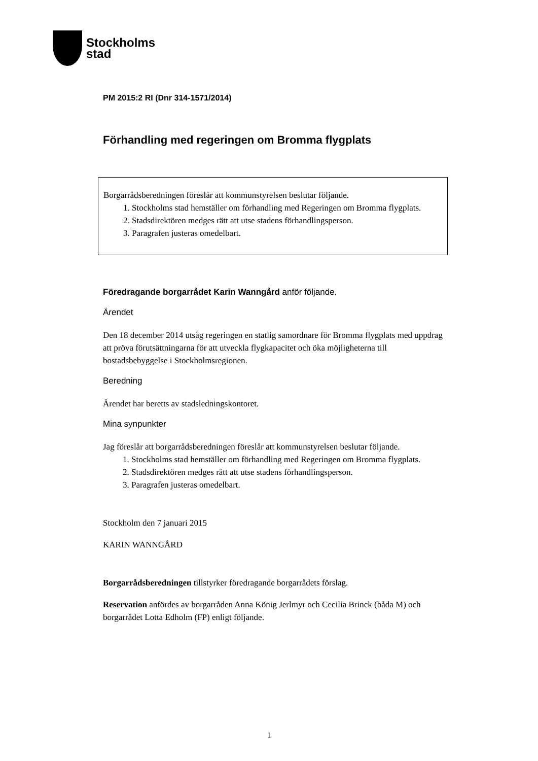Stockholms
stad
PM 2015:2 RI (Dnr 314-1571/2014)
Förhandling med regeringen om Bromma flygplats
Borgarrådsberedningen föreslår att kommunstyrelsen beslutar följande.
1. Stockholms stad hemställer om förhandling med Regeringen om Bromma flygplats.
2. Stadsdirektören medges rätt att utse stadens förhandlingsperson.
3. Paragrafen justeras omedelbart.
Föredragande borgarrådet Karin Wanngård anför följande.
Ärendet
Den 18 december 2014 utsåg regeringen en statlig samordnare för Bromma flygplats med uppdrag att pröva förutsättningarna för att utveckla flygkapacitet och öka möjligheterna till bostadsbebyggelse i Stockholmsregionen.
Beredning
Ärendet har beretts av stadsledningskontoret.
Mina synpunkter
Jag föreslår att borgarrådsberedningen föreslår att kommunstyrelsen beslutar följande.
1. Stockholms stad hemställer om förhandling med Regeringen om Bromma flygplats.
2. Stadsdirektören medges rätt att utse stadens förhandlingsperson.
3. Paragrafen justeras omedelbart.
Stockholm den 7 januari 2015
KARIN WANNGÅRD
Borgarrådsberedningen tillstyrker föredragande borgarrådets förslag.
Reservation anfördes av borgarråden Anna König Jerlmyr och Cecilia Brinck (båda M) och borgarrådet Lotta Edholm (FP) enligt följande.
1